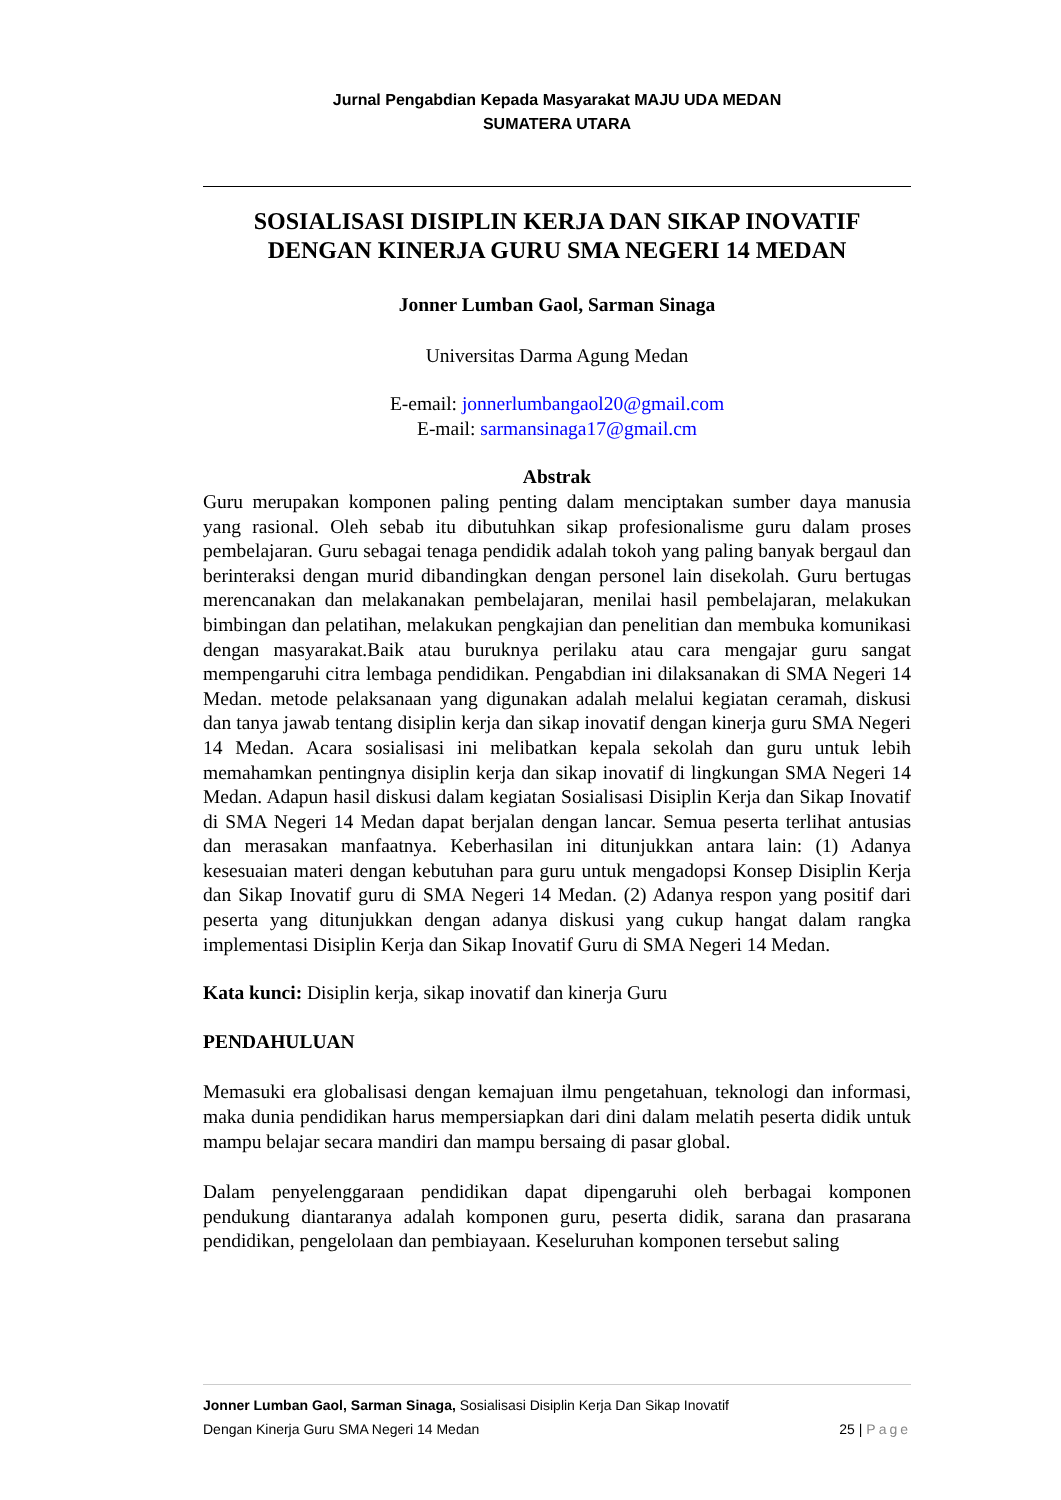Jurnal Pengabdian Kepada Masyarakat MAJU UDA MEDAN
SUMATERA UTARA
SOSIALISASI DISIPLIN KERJA DAN SIKAP INOVATIF DENGAN KINERJA GURU SMA NEGERI 14 MEDAN
Jonner Lumban Gaol, Sarman Sinaga
Universitas Darma Agung Medan
E-email: jonnerlumbangaol20@gmail.com
E-mail: sarmansinaga17@gmail.cm
Abstrak
Guru merupakan komponen paling penting dalam menciptakan sumber daya manusia yang rasional. Oleh sebab itu dibutuhkan sikap profesionalisme guru dalam proses pembelajaran. Guru sebagai tenaga pendidik adalah tokoh yang paling banyak bergaul dan berinteraksi dengan murid dibandingkan dengan personel lain disekolah. Guru bertugas merencanakan dan melakanakan pembelajaran, menilai hasil pembelajaran, melakukan bimbingan dan pelatihan, melakukan pengkajian dan penelitian dan membuka komunikasi dengan masyarakat.Baik atau buruknya perilaku atau cara mengajar guru sangat mempengaruhi citra lembaga pendidikan. Pengabdian ini dilaksanakan di SMA Negeri 14 Medan. metode pelaksanaan yang digunakan adalah melalui kegiatan ceramah, diskusi dan tanya jawab tentang disiplin kerja dan sikap inovatif dengan kinerja guru SMA Negeri 14 Medan. Acara sosialisasi ini melibatkan kepala sekolah dan guru untuk lebih memahamkan pentingnya disiplin kerja dan sikap inovatif di lingkungan SMA Negeri 14 Medan. Adapun hasil diskusi dalam kegiatan Sosialisasi Disiplin Kerja dan Sikap Inovatif di SMA Negeri 14 Medan dapat berjalan dengan lancar. Semua peserta terlihat antusias dan merasakan manfaatnya. Keberhasilan ini ditunjukkan antara lain: (1) Adanya kesesuaian materi dengan kebutuhan para guru untuk mengadopsi Konsep Disiplin Kerja dan Sikap Inovatif guru di SMA Negeri 14 Medan. (2) Adanya respon yang positif dari peserta yang ditunjukkan dengan adanya diskusi yang cukup hangat dalam rangka implementasi Disiplin Kerja dan Sikap Inovatif Guru di SMA Negeri 14 Medan.
Kata kunci: Disiplin kerja, sikap inovatif dan kinerja Guru
PENDAHULUAN
Memasuki era globalisasi dengan kemajuan ilmu pengetahuan, teknologi dan informasi, maka dunia pendidikan harus mempersiapkan dari dini dalam melatih peserta didik untuk mampu belajar secara mandiri dan mampu bersaing di pasar global.
Dalam penyelenggaraan pendidikan dapat dipengaruhi oleh berbagai komponen pendukung diantaranya adalah komponen guru, peserta didik, sarana dan prasarana pendidikan, pengelolaan dan pembiayaan. Keseluruhan komponen tersebut saling
Jonner Lumban Gaol, Sarman Sinaga, Sosialisasi Disiplin Kerja Dan Sikap Inovatif
Dengan Kinerja Guru SMA Negeri 14 Medan 25 | Page